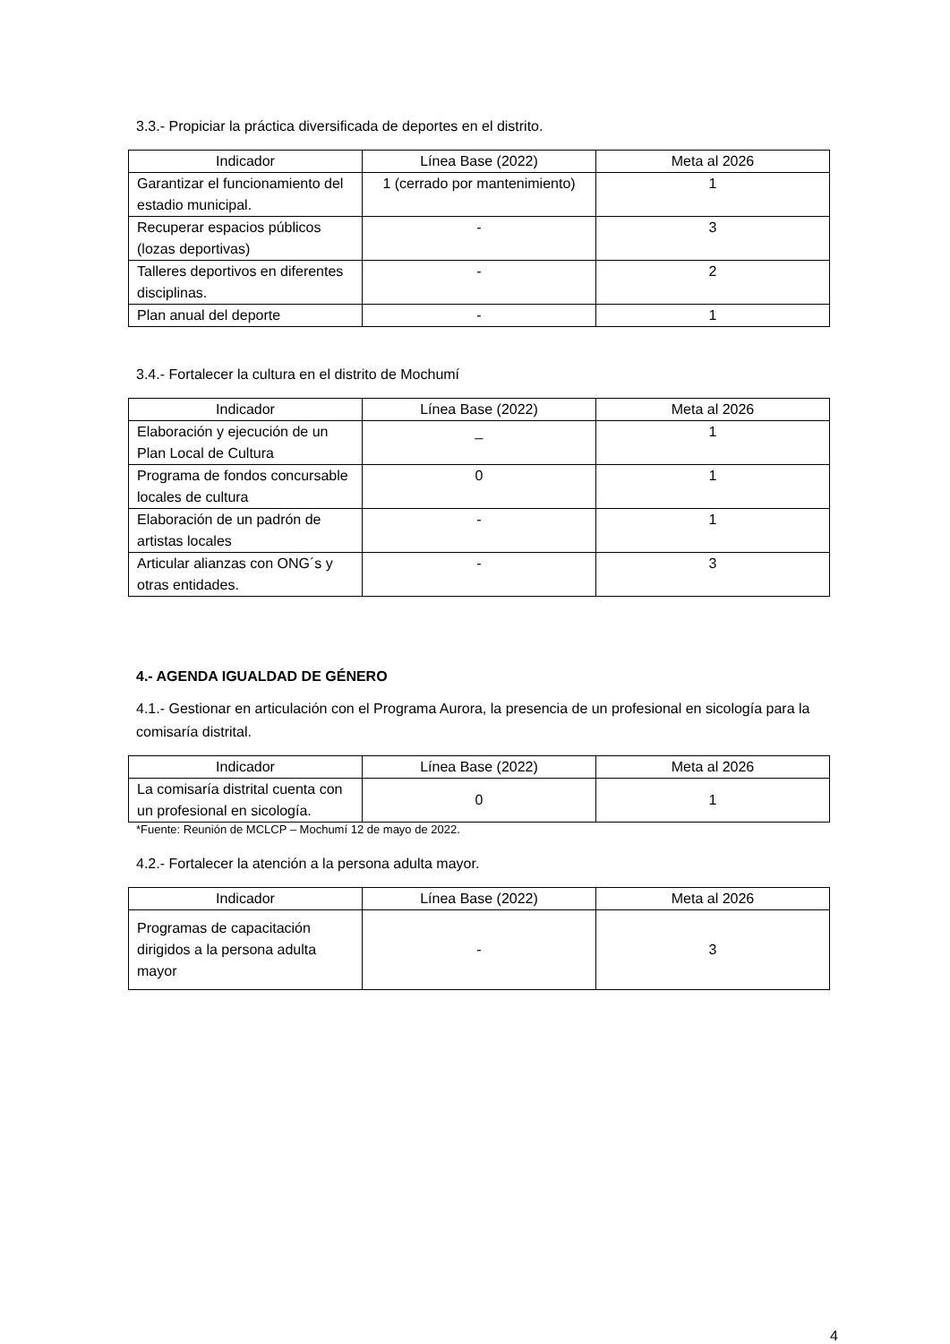3.3.- Propiciar la práctica diversificada de deportes en el distrito.
| Indicador | Línea Base (2022) | Meta al 2026 |
| --- | --- | --- |
| Garantizar el funcionamiento del estadio municipal. | 1 (cerrado por mantenimiento) | 1 |
| Recuperar espacios públicos (lozas deportivas) | - | 3 |
| Talleres deportivos en diferentes disciplinas. | - | 2 |
| Plan anual del deporte | - | 1 |
3.4.- Fortalecer la cultura en el distrito de Mochumí
| Indicador | Línea Base (2022) | Meta al 2026 |
| --- | --- | --- |
| Elaboración y ejecución de un Plan Local de Cultura | _ | 1 |
| Programa de fondos concursable locales de cultura | 0 | 1 |
| Elaboración de un padrón de artistas locales | - | 1 |
| Articular alianzas con ONG´s y otras entidades. | - | 3 |
4.- AGENDA IGUALDAD DE GÉNERO
4.1.- Gestionar en articulación con el Programa Aurora, la presencia de un profesional en sicología para la comisaría distrital.
| Indicador | Línea Base (2022) | Meta al 2026 |
| --- | --- | --- |
| La comisaría distrital cuenta con un profesional en sicología. | 0 | 1 |
*Fuente: Reunión de MCLCP – Mochumí 12 de mayo de 2022.
4.2.- Fortalecer la atención a la persona adulta mayor.
| Indicador | Línea Base (2022) | Meta al 2026 |
| --- | --- | --- |
| Programas de capacitación dirigidos a la persona adulta mayor | - | 3 |
4